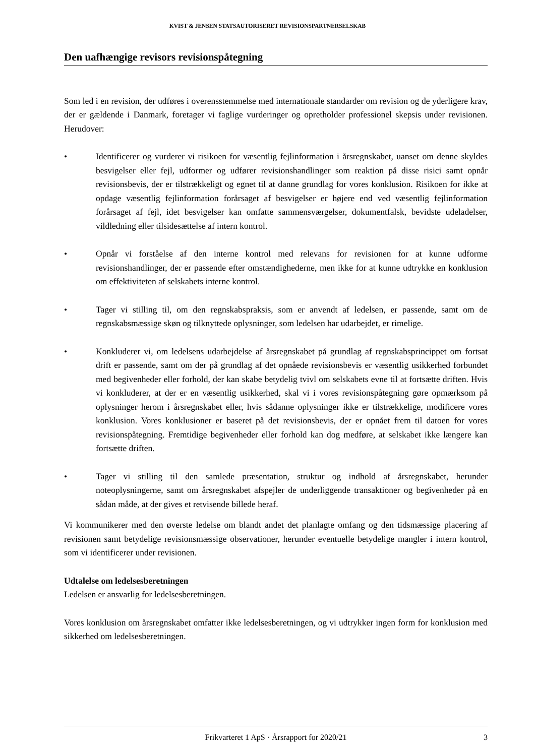KVIST & JENSEN STATSAUTORISERET REVISIONSPARTNERSELSKAB
Den uafhængige revisors revisionspåtegning
Som led i en revision, der udføres i overensstemmelse med internationale standarder om revision og de yderligere krav, der er gældende i Danmark, foretager vi faglige vurderinger og opretholder professionel skepsis under revisionen. Herudover:
• Identificerer og vurderer vi risikoen for væsentlig fejlinformation i årsregnskabet, uanset om denne skyldes besvigelser eller fejl, udformer og udfører revisionshandlinger som reaktion på disse risici samt opnår revisionsbevis, der er tilstrækkeligt og egnet til at danne grundlag for vores konklusion. Risikoen for ikke at opdage væsentlig fejlinformation forårsaget af besvigelser er højere end ved væsentlig fejlinformation forårsaget af fejl, idet besvigelser kan omfatte sammensværgelser, dokumentfalsk, bevidste udeladelser, vildledning eller tilsidesættelse af intern kontrol.
• Opnår vi forståelse af den interne kontrol med relevans for revisionen for at kunne udforme revisionshandlinger, der er passende efter omstændighederne, men ikke for at kunne udtrykke en konklusion om effektiviteten af selskabets interne kontrol.
• Tager vi stilling til, om den regnskabspraksis, som er anvendt af ledelsen, er passende, samt om de regnskabsmæssige skøn og tilknyttede oplysninger, som ledelsen har udarbejdet, er rimelige.
• Konkluderer vi, om ledelsens udarbejdelse af årsregnskabet på grundlag af regnskabsprincippet om fortsat drift er passende, samt om der på grundlag af det opnåede revisionsbevis er væsentlig usikkerhed forbundet med begivenheder eller forhold, der kan skabe betydelig tvivl om selskabets evne til at fortsætte driften. Hvis vi konkluderer, at der er en væsentlig usikkerhed, skal vi i vores revisionspåtegning gøre opmærksom på oplysninger herom i årsregnskabet eller, hvis sådanne oplysninger ikke er tilstrækkelige, modificere vores konklusion. Vores konklusioner er baseret på det revisionsbevis, der er opnået frem til datoen for vores revisionspåtegning. Fremtidige begivenheder eller forhold kan dog medføre, at selskabet ikke længere kan fortsætte driften.
• Tager vi stilling til den samlede præsentation, struktur og indhold af årsregnskabet, herunder noteoplysningerne, samt om årsregnskabet afspejler de underliggende transaktioner og begivenheder på en sådan måde, at der gives et retvisende billede heraf.
Vi kommunikerer med den øverste ledelse om blandt andet det planlagte omfang og den tidsmæssige placering af revisionen samt betydelige revisionsmæssige observationer, herunder eventuelle betydelige mangler i intern kontrol, som vi identificerer under revisionen.
Udtalelse om ledelsesberetningen
Ledelsen er ansvarlig for ledelsesberetningen.
Vores konklusion om årsregnskabet omfatter ikke ledelsesberetningen, og vi udtrykker ingen form for konklusion med sikkerhed om ledelsesberetningen.
Frikvarteret 1 ApS · Årsrapport for 2020/21 3